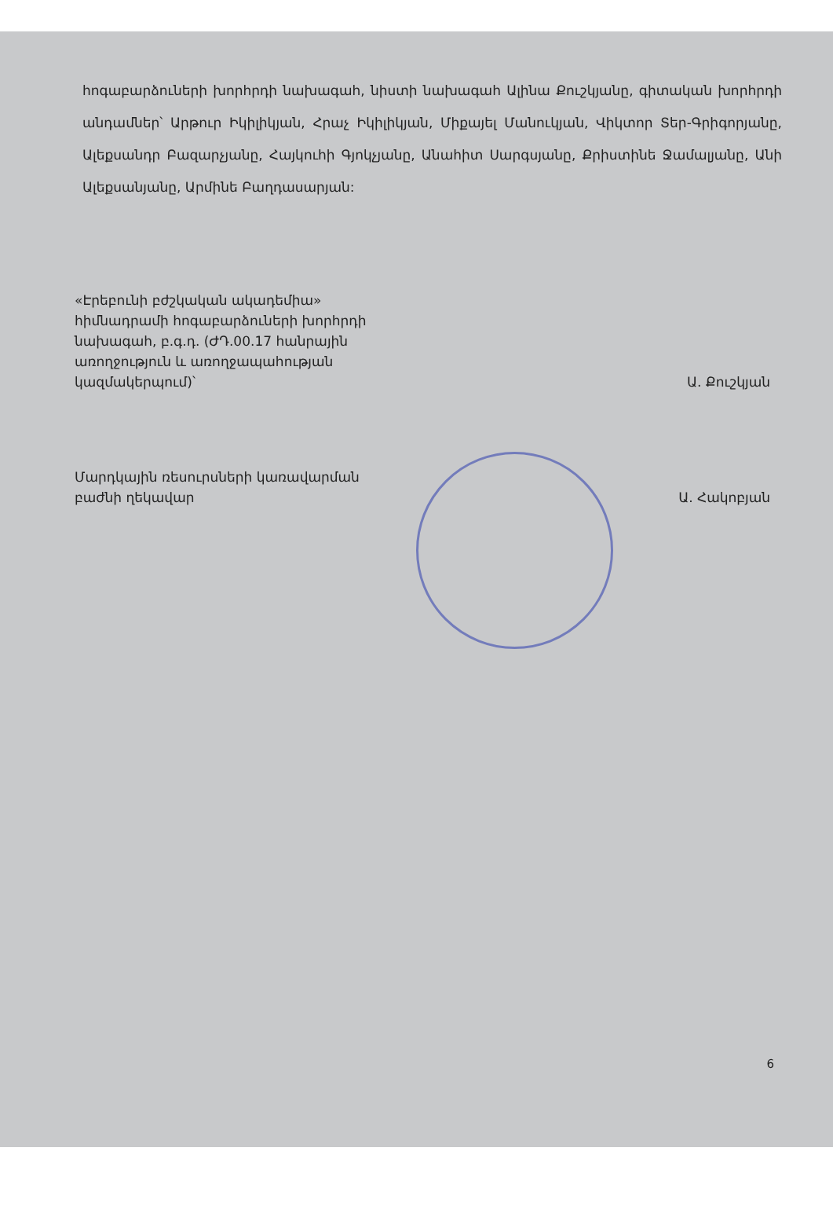հոգաբարձուների խորհրդի նախագահ, նիստի նախագահ Ալինա Քուշկյանը, գիտական խորհրդի անդամներ՝ Արթուր Իկիլիկյան, Հրաչ Իկիլիկյան, Միքայել Մանուկյան, Վիկտոր Տեր-Գրիգորյանը, Ալեքսանդր Բազարչյանը, Հայկուհի Գյոկչյանը, Անահիտ Սարգսյանը, Քրիստինե Ջամալյանը, Անի Ալեքսանյանը, Արմինե Բաղդասարյան:
«Էրեբունի բժշկական ակադեմիա» հիմնադրամի հոգաբարձուների խորհրդի նախագահ, բ.գ.դ. (ԺԴ.00.17 հանրային առողջություն և առողջապահության կազմակերպում)՝
Ա. Քուշկյան
Մարդկային ռեսուրսների կառավարման բաժնի ղեկավար
Ա. Հակոբյան
6